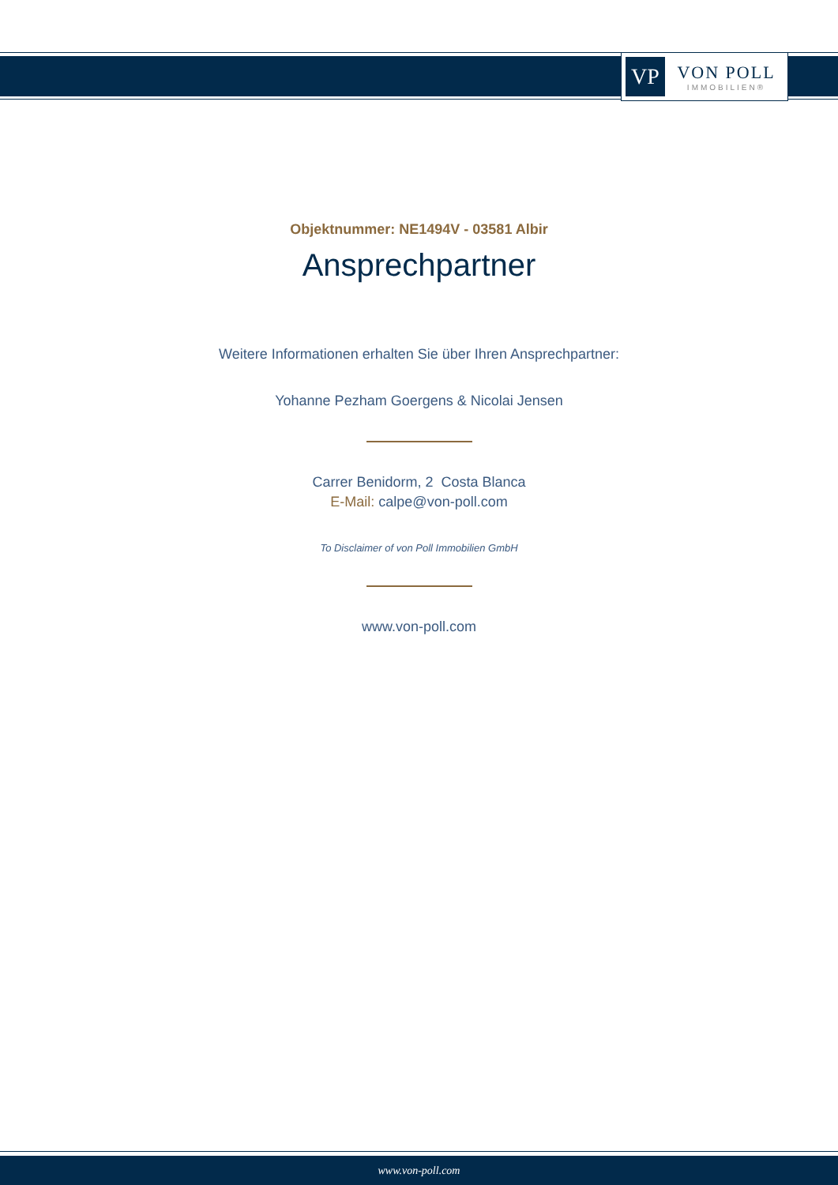VP
VON POLL
IMMOBILIEN®
Objektnummer: NE1494V - 03581 Albir
Ansprechpartner
Weitere Informationen erhalten Sie über Ihren Ansprechpartner:
Yohanne Pezham Goergens & Nicolai Jensen
Carrer Benidorm, 2 Costa Blanca
E-Mail: calpe@von-poll.com
To Disclaimer of von Poll Immobilien GmbH
www.von-poll.com
www.von-poll.com